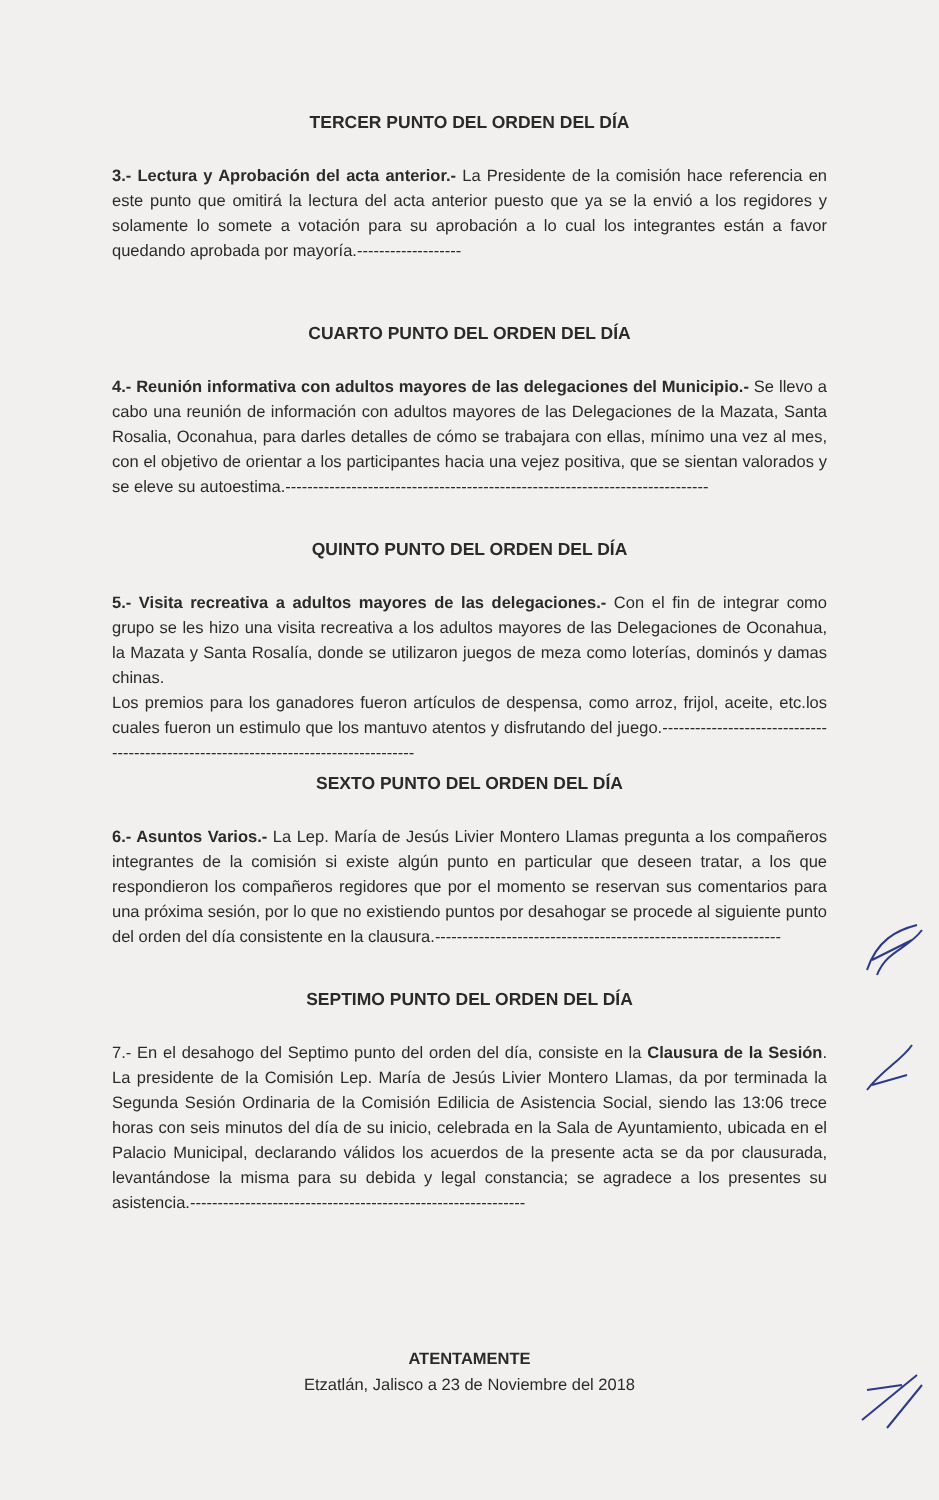TERCER PUNTO DEL ORDEN DEL DÍA
3.- Lectura y Aprobación del acta anterior.- La Presidente de la comisión hace referencia en este punto que omitirá la lectura del acta anterior puesto que ya se la envió a los regidores y solamente lo somete a votación para su aprobación a lo cual los integrantes están a favor quedando aprobada por mayoría.-------------------
CUARTO PUNTO DEL ORDEN DEL DÍA
4.- Reunión informativa con adultos mayores de las delegaciones del Municipio.- Se llevo a cabo una reunión de información con adultos mayores de las Delegaciones de la Mazata, Santa Rosalia, Oconahua, para darles detalles de cómo se trabajara con ellas, mínimo una vez al mes, con el objetivo de orientar a los participantes hacia una vejez positiva, que se sientan valorados y se eleve su autoestima.-----------------------------------------------------------------------------
QUINTO PUNTO DEL ORDEN DEL DÍA
5.- Visita recreativa a adultos mayores de las delegaciones.- Con el fin de integrar como grupo se les hizo una visita recreativa a los adultos mayores de las Delegaciones de Oconahua, la Mazata y Santa Rosalía, donde se utilizaron juegos de meza como loterías, dominós y damas chinas.
Los premios para los ganadores fueron artículos de despensa, como arroz, frijol, aceite, etc.los cuales fueron un estimulo que los mantuvo atentos y disfrutando del juego.-------------------------------------------------------------------------------------
SEXTO PUNTO DEL ORDEN DEL DÍA
6.- Asuntos Varios.- La Lep. María de Jesús Livier Montero Llamas pregunta a los compañeros integrantes de la comisión si existe algún punto en particular que deseen tratar, a los que respondieron los compañeros regidores que por el momento se reservan sus comentarios para una próxima sesión, por lo que no existiendo puntos por desahogar se procede al siguiente punto del orden del día consistente en la clausura.---------------------------------------------------------------
SEPTIMO PUNTO DEL ORDEN DEL DÍA
7.- En el desahogo del Septimo punto del orden del día, consiste en la Clausura de la Sesión. La presidente de la Comisión Lep. María de Jesús Livier Montero Llamas, da por terminada la Segunda Sesión Ordinaria de la Comisión Edilicia de Asistencia Social, siendo las 13:06 trece horas con seis minutos del día de su inicio, celebrada en la Sala de Ayuntamiento, ubicada en el Palacio Municipal, declarando válidos los acuerdos de la presente acta se da por clausurada, levantándose la misma para su debida y legal constancia; se agradece a los presentes su asistencia.-------------------------------------------------------------
ATENTAMENTE
Etzatlán, Jalisco a 23 de Noviembre del 2018